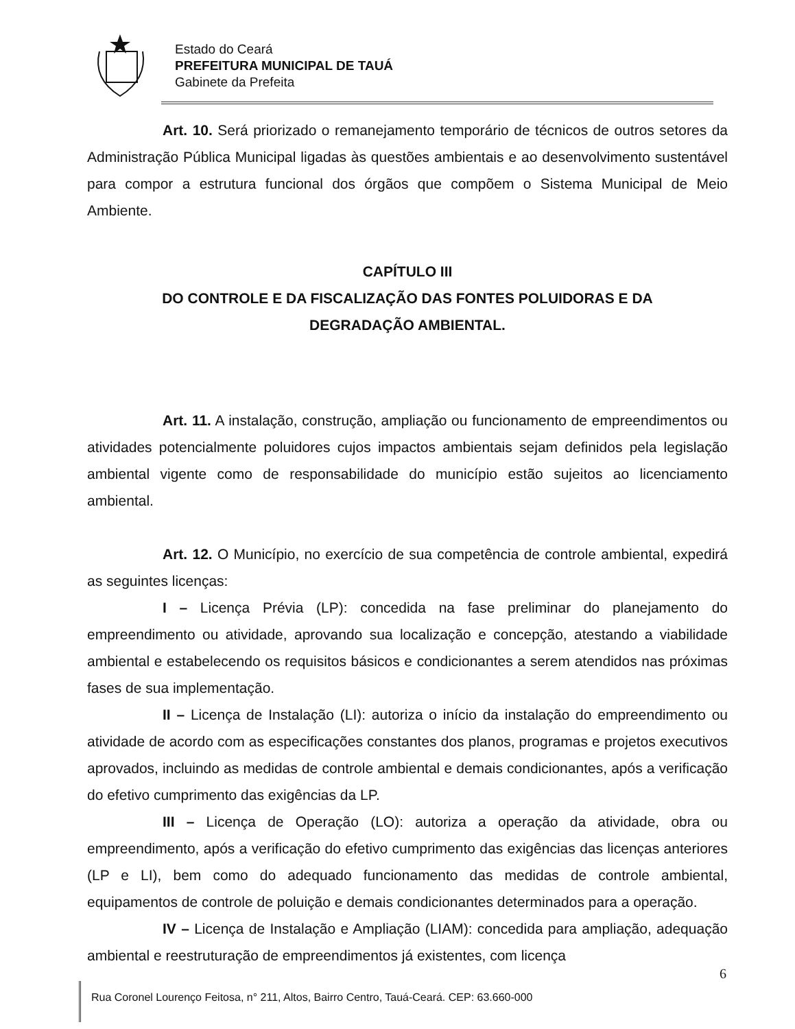Estado do Ceará
PREFEITURA MUNICIPAL DE TAUÁ
Gabinete da Prefeita
Art. 10. Será priorizado o remanejamento temporário de técnicos de outros setores da Administração Pública Municipal ligadas às questões ambientais e ao desenvolvimento sustentável para compor a estrutura funcional dos órgãos que compõem o Sistema Municipal de Meio Ambiente.
CAPÍTULO III
DO CONTROLE E DA FISCALIZAÇÃO DAS FONTES POLUIDORAS E DA DEGRADAÇÃO AMBIENTAL.
Art. 11. A instalação, construção, ampliação ou funcionamento de empreendimentos ou atividades potencialmente poluidores cujos impactos ambientais sejam definidos pela legislação ambiental vigente como de responsabilidade do município estão sujeitos ao licenciamento ambiental.
Art. 12. O Município, no exercício de sua competência de controle ambiental, expedirá as seguintes licenças:
I – Licença Prévia (LP): concedida na fase preliminar do planejamento do empreendimento ou atividade, aprovando sua localização e concepção, atestando a viabilidade ambiental e estabelecendo os requisitos básicos e condicionantes a serem atendidos nas próximas fases de sua implementação.
II – Licença de Instalação (LI): autoriza o início da instalação do empreendimento ou atividade de acordo com as especificações constantes dos planos, programas e projetos executivos aprovados, incluindo as medidas de controle ambiental e demais condicionantes, após a verificação do efetivo cumprimento das exigências da LP.
III – Licença de Operação (LO): autoriza a operação da atividade, obra ou empreendimento, após a verificação do efetivo cumprimento das exigências das licenças anteriores (LP e LI), bem como do adequado funcionamento das medidas de controle ambiental, equipamentos de controle de poluição e demais condicionantes determinados para a operação.
IV – Licença de Instalação e Ampliação (LIAM): concedida para ampliação, adequação ambiental e reestruturação de empreendimentos já existentes, com licença
6
Rua Coronel Lourenço Feitosa, n° 211, Altos, Bairro Centro, Tauá-Ceará. CEP: 63.660-000